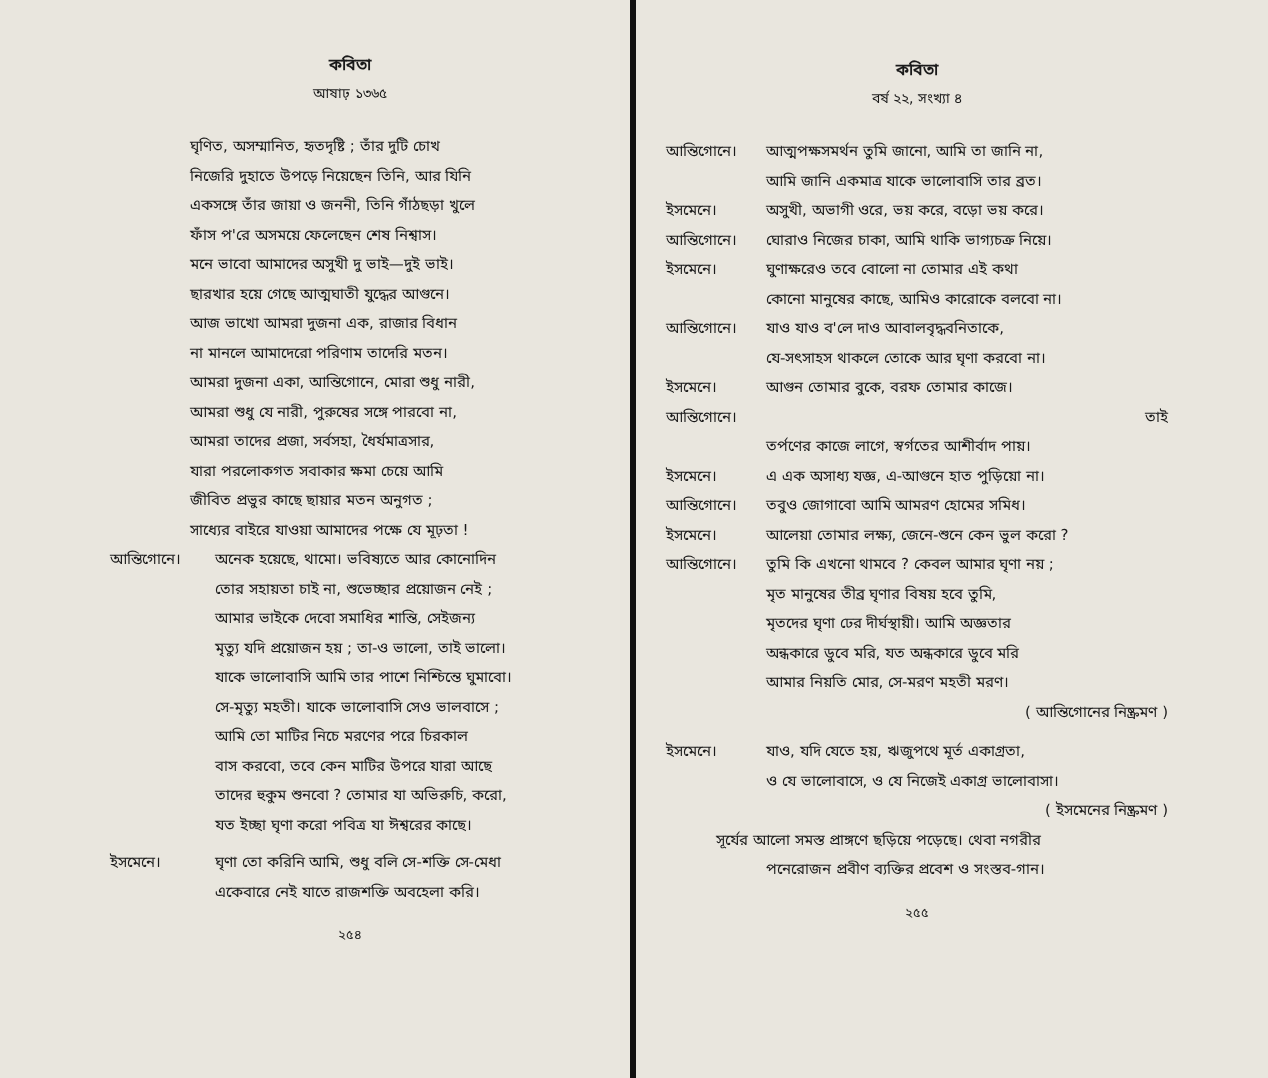কবিতা
আষাঢ় ১৩৬৫
ঘৃণিত, অসম্মানিত, হৃতদৃষ্টি ; তাঁর দুটি চোখ
নিজেরি দুহাতে উপড়ে নিয়েছেন তিনি, আর যিনি
একসঙ্গে তাঁর জায়া ও জননী, তিনি গাঁঠছড়া খুলে
ফাঁস প'রে অসময়ে ফেলেছেন শেষ নিশ্বাস।
মনে ভাবো আমাদের অসুখী দু ভাই—দুই ভাই।
ছারখার হয়ে গেছে আত্মঘাতী যুদ্ধের আগুনে।
আজ ভাখো আমরা দুজনা এক, রাজার বিধান
না মানলে আমাদেরো পরিণাম তাদেরি মতন।
আমরা দুজনা একা, আন্তিগোনে, মোরা শুধু নারী,
আমরা শুধু যে নারী, পুরুষের সঙ্গে পারবো না,
আমরা তাদের প্রজা, সর্বসহা, ধৈর্যমাত্রসার,
যারা পরলোকগত সবাকার ক্ষমা চেয়ে আমি
জীবিত প্রভুর কাছে ছায়ার মতন অনুগত ;
সাধ্যের বাইরে যাওয়া আমাদের পক্ষে যে মূঢ়তা !
আন্তিগোনে। অনেক হয়েছে, থামো। ভবিষ্যতে আর কোনোদিন
তোর সহায়তা চাই না, শুভেচ্ছার প্রয়োজন নেই ;
আমার ভাইকে দেবো সমাধির শান্তি, সেইজন্য
মৃত্যু যদি প্রয়োজন হয় ; তা-ও ভালো, তাই ভালো।
যাকে ভালোবাসি আমি তার পাশে নিশ্চিন্তে ঘুমাবো।
সে-মৃত্যু মহতী। যাকে ভালোবাসি সেও ভালবাসে ;
আমি তো মাটির নিচে মরণের পরে চিরকাল
বাস করবো, তবে কেন মাটির উপরে যারা আছে
তাদের হুকুম শুনবো ? তোমার যা অভিরুচি, করো,
যত ইচ্ছা ঘৃণা করো পবিত্র যা ঈশ্বরের কাছে।
ইসমেনে। ঘৃণা তো করিনি আমি, শুধু বলি সে-শক্তি সে-মেধা
একেবারে নেই যাতে রাজশক্তি অবহেলা করি।
২৫৪
কবিতা
বর্ষ ২২, সংখ্যা ৪
আন্তিগোনে। আত্মপক্ষসমর্থন তুমি জানো, আমি তা জানি না,
আমি জানি একমাত্র যাকে ভালোবাসি তার ব্রত।
ইসমেনে। অসুখী, অভাগী ওরে, ভয় করে, বড়ো ভয় করে।
আন্তিগোনে। ঘোরাও নিজের চাকা, আমি থাকি ভাগ্যচক্র নিয়ে।
ইসমেনে। ঘুণাক্ষরেও তবে বোলো না তোমার এই কথা
কোনো মানুষের কাছে, আমিও কারোকে বলবো না।
আন্তিগোনে। যাও যাও ব'লে দাও আবালবৃদ্ধবনিতাকে,
যে-সৎসাহস থাকলে তোকে আর ঘৃণা করবো না।
ইসমেনে। আগুন তোমার বুকে, বরফ তোমার কাজে।
আন্তিগোনে। তাই
তর্পণের কাজে লাগে, স্বর্গতের আশীর্বাদ পায়।
ইসমেনে। এ এক অসাধ্য যজ্ঞ, এ-আগুনে হাত পুড়িয়ো না।
আন্তিগোনে। তবুও জোগাবো আমি আমরণ হোমের সমিধ।
ইসমেনে। আলেয়া তোমার লক্ষ্য, জেনে-শুনে কেন ভুল করো ?
আন্তিগোনে। তুমি কি এখনো থামবে ? কেবল আমার ঘৃণা নয় ;
মৃত মানুষের তীব্র ঘৃণার বিষয় হবে তুমি,
মৃতদের ঘৃণা ঢের দীর্ঘস্থায়ী। আমি অজ্ঞতার
অন্ধকারে ডুবে মরি, যত অন্ধকারে ডুবে মরি
আমার নিয়তি মোর, সে-মরণ মহতী মরণ।
( আন্তিগোনের নিষ্ক্রমণ )
ইসমেনে। যাও, যদি যেতে হয়, ঋজুপথে মূর্ত একাগ্রতা,
ও যে ভালোবাসে, ও যে নিজেই একাগ্র ভালোবাসা।
( ইসমেনের নিষ্ক্রমণ )
সূর্যের আলো সমস্ত প্রাঙ্গণে ছড়িয়ে পড়েছে। থেবা নগরীর
পনেরোজন প্রবীণ ব্যক্তির প্রবেশ ও সংস্তব-গান।
২৫৫